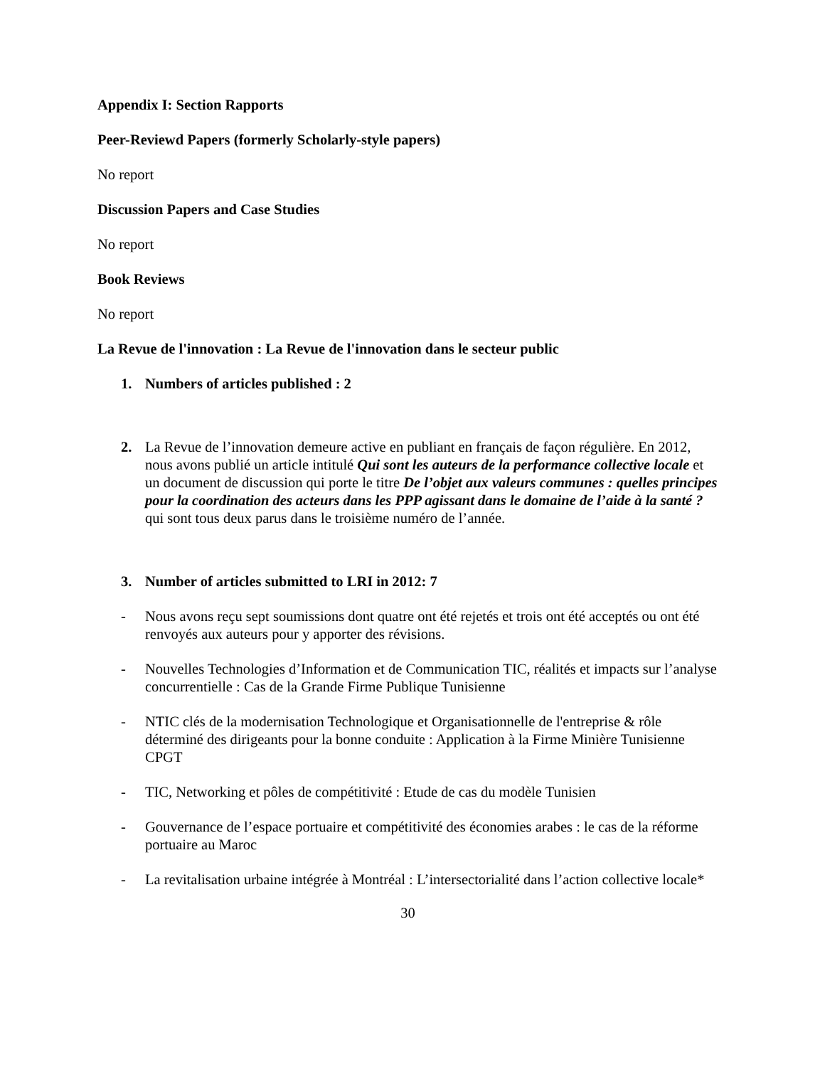Appendix I: Section Rapports
Peer-Reviewd Papers (formerly Scholarly-style papers)
No report
Discussion Papers and Case Studies
No report
Book Reviews
No report
La Revue de l'innovation : La Revue de l'innovation dans le secteur public
1. Numbers of articles published : 2
2. La Revue de l’innovation demeure active en publiant en français de façon régulière. En 2012, nous avons publié un article intitulé Qui sont les auteurs de la performance collective locale et un document de discussion qui porte le titre De l’objet aux valeurs communes : quelles principes pour la coordination des acteurs dans les PPP agissant dans le domaine de l’aide à la santé ? qui sont tous deux parus dans le troisième numéro de l’année.
3. Number of articles submitted to LRI in 2012: 7
- Nous avons reçu sept soumissions dont quatre ont été rejetés et trois ont été acceptés ou ont été renvoyés aux auteurs pour y apporter des révisions.
- Nouvelles Technologies d’Information et de Communication TIC, réalités et impacts sur l’analyse concurrentielle : Cas de la Grande Firme Publique Tunisienne
- NTIC clés de la modernisation Technologique et Organisationnelle de l'entreprise & rôle déterminé des dirigeants pour la bonne conduite : Application à la Firme Minière Tunisienne CPGT
- TIC, Networking et pôles de compétitivité : Etude de cas du modèle Tunisien
- Gouvernance de l’espace portuaire et compétitivité des économies arabes : le cas de la réforme portuaire au Maroc
- La revitalisation urbaine intégrée à Montréal : L’intersectorialité dans l’action collective locale*
30